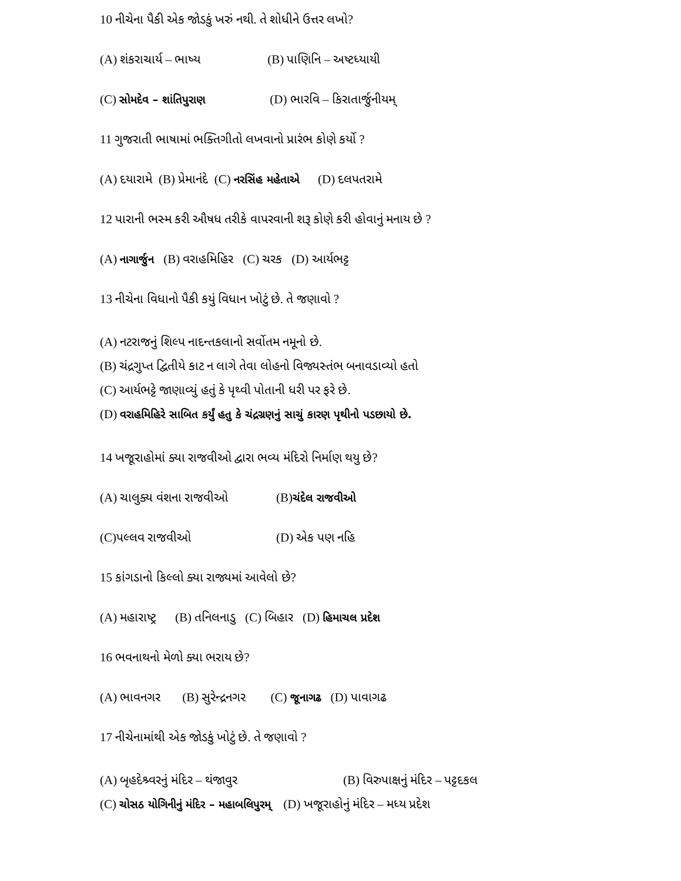10 નીચેના પૈકી એક જોડકું ખરું નથી. તે શોધીને ઉત્તર લખો?
(A) શંકરાચાર્ય – ભાષ્ય (B) પાણિનિ – અષ્ટધ્યાયી
(C) સોમદેવ – શાંતિપુરાણ (D) ભારવિ – કિરાતાર્જુનીયમ્
11 ગુજરાતી ભાષામાં ભક્તિગીતો લખવાનો પ્રારંભ કોણે કર્યો ?
(A) દયારામે (B) પ્રેમાનંદે (C) નરસિંહ મહેતાએ (D) દલપતરામે
12 પારાની ભસ્મ કરી ઔષધ તરીકે વાપરવાની શરૂ કોણે કરી હોવાનું મનાય છે ?
(A) નાગાર્જુન (B) વરાહમિહિર (C) ચરક (D) આર્યભટ્ટ
13 નીચેના વિધાનો પૈકી કયું વિધાન ખોટું છે. તે જણાવો ?
(A) નટરાજનું શિલ્પ નાદન્તકલાનો સર્વોતમ નમૂનો છે.
(B) ચંદ્રગુપ્ત દ્વિતીયે કાટ ન લાગે તેવા લોહનો વિજ્યસ્તંભ બનાવડાવ્યો હતો
(C) આર્યભટ્ટે જાણાવ્યું હતું કે પૃથ્વી પોતાની ધરી પર ફરે છે.
(D) વરાહમિહિરે સાબિત કર્યું હતુ કે ચંદ્રગ્રણનું સાચું કારણ પૃથીનો પડછાયો છે.
14 ખજૂરાહોમાં ક્યા રાજવીઓ દ્વારા ભવ્ય મંદિરો નિર્માણ થયુ છે?
(A) ચાલુક્ય વંશના રાજવીઓ (B)ચંદેલ રાજવીઓ
(C)પલ્લવ રાજવીઓ (D) એક પણ નહિ
15 કાંગડાનો કિલ્લો ક્યા રાજ્યમાં આવેલો છે?
(A) મહારાષ્ટ્ર (B) તનિલનાડુ (C) બિહાર (D) હિમાચલ પ્રદેશ
16 ભવનાથનો મેળો ક્યા ભરાય છે?
(A) ભાવનગર (B) સુરેન્દ્રનગર (C) જૂનાગઢ (D) પાવાગઢ
17 નીચેનામાંથી એક જોડકું ખોટું છે. તે જણાવો ?
(A) બૃહદેશ્ર્વરનું મંદિર – થંજાવુર (B) વિરુપાક્ષનું મંદિર – પટ્ટદકલ
(C) ચોસઠ યોગિનીનું મંદિર – મહાબલિપુરમ્ (D) ખજૂરાહોનું મંદિર – મધ્ય પ્રદેશ